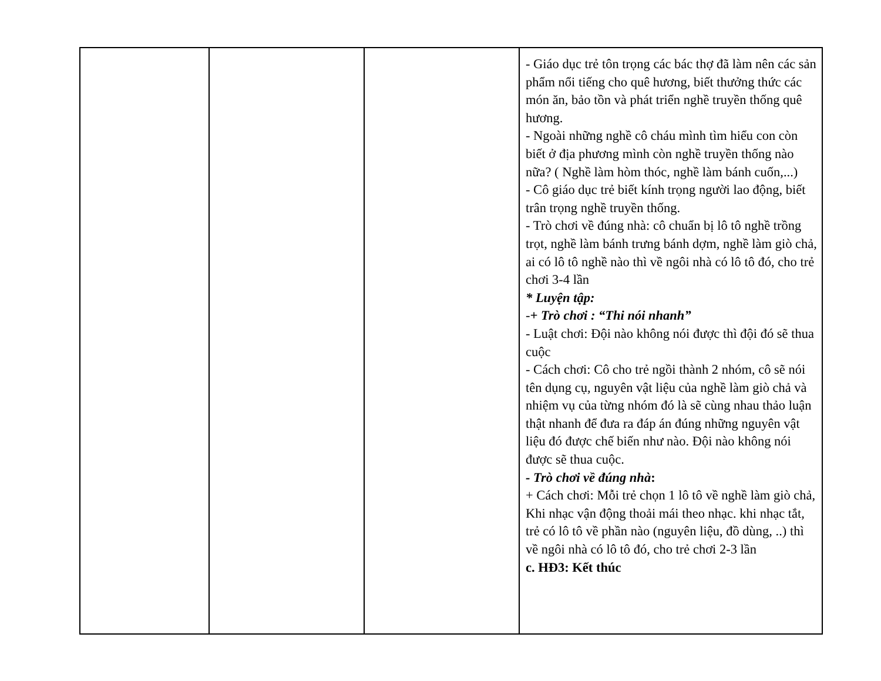| | | | - Giáo dục trẻ tôn trọng các bác thợ đã làm nên các sản phẩm nổi tiếng cho quê hương, biết thưởng thức các món ăn, bảo tồn và phát triển nghề truyền thống quê hương. - Ngoài những nghề cô cháu mình tìm hiểu con còn biết ở địa phương mình còn nghề truyền thống nào nữa? ( Nghề làm hòm thóc, nghề làm bánh cuốn,...) - Cô giáo dục trẻ biết kính trọng người lao động, biết trân trọng nghề truyền thống. - Trò chơi về đúng nhà: cô chuẩn bị lô tô nghề trồng trọt, nghề làm bánh trưng bánh dợm, nghề làm giò chả, ai có lô tô nghề nào thì về ngôi nhà có lô tô đó, cho trẻ chơi 3-4 lần * Luyện tập: - + Trò chơi : “Thi nói nhanh” - Luật chơi: Đội nào không nói được thì đội đó sẽ thua cuộc - Cách chơi: Cô cho trẻ ngồi thành 2 nhóm, cô sẽ nói tên dụng cụ, nguyên vật liệu của nghề làm giò chả và nhiệm vụ của từng nhóm đó là sẽ cùng nhau thảo luận thật nhanh để đưa ra đáp án đúng những nguyên vật liệu đó được chế biến như nào. Đội nào không nói được sẽ thua cuộc. - Trò chơi về đúng nhà : + Cách chơi: Mỗi trẻ chọn 1 lô tô về nghề làm giò chả, Khi nhạc vận động thoải mái theo nhạc. khi nhạc tắt, trẻ có lô tô về phần nào (nguyên liệu, đồ dùng, ..) thì về ngôi nhà có lô tô đó, cho trẻ chơi 2-3 lần c. HĐ3: Kết thúc |